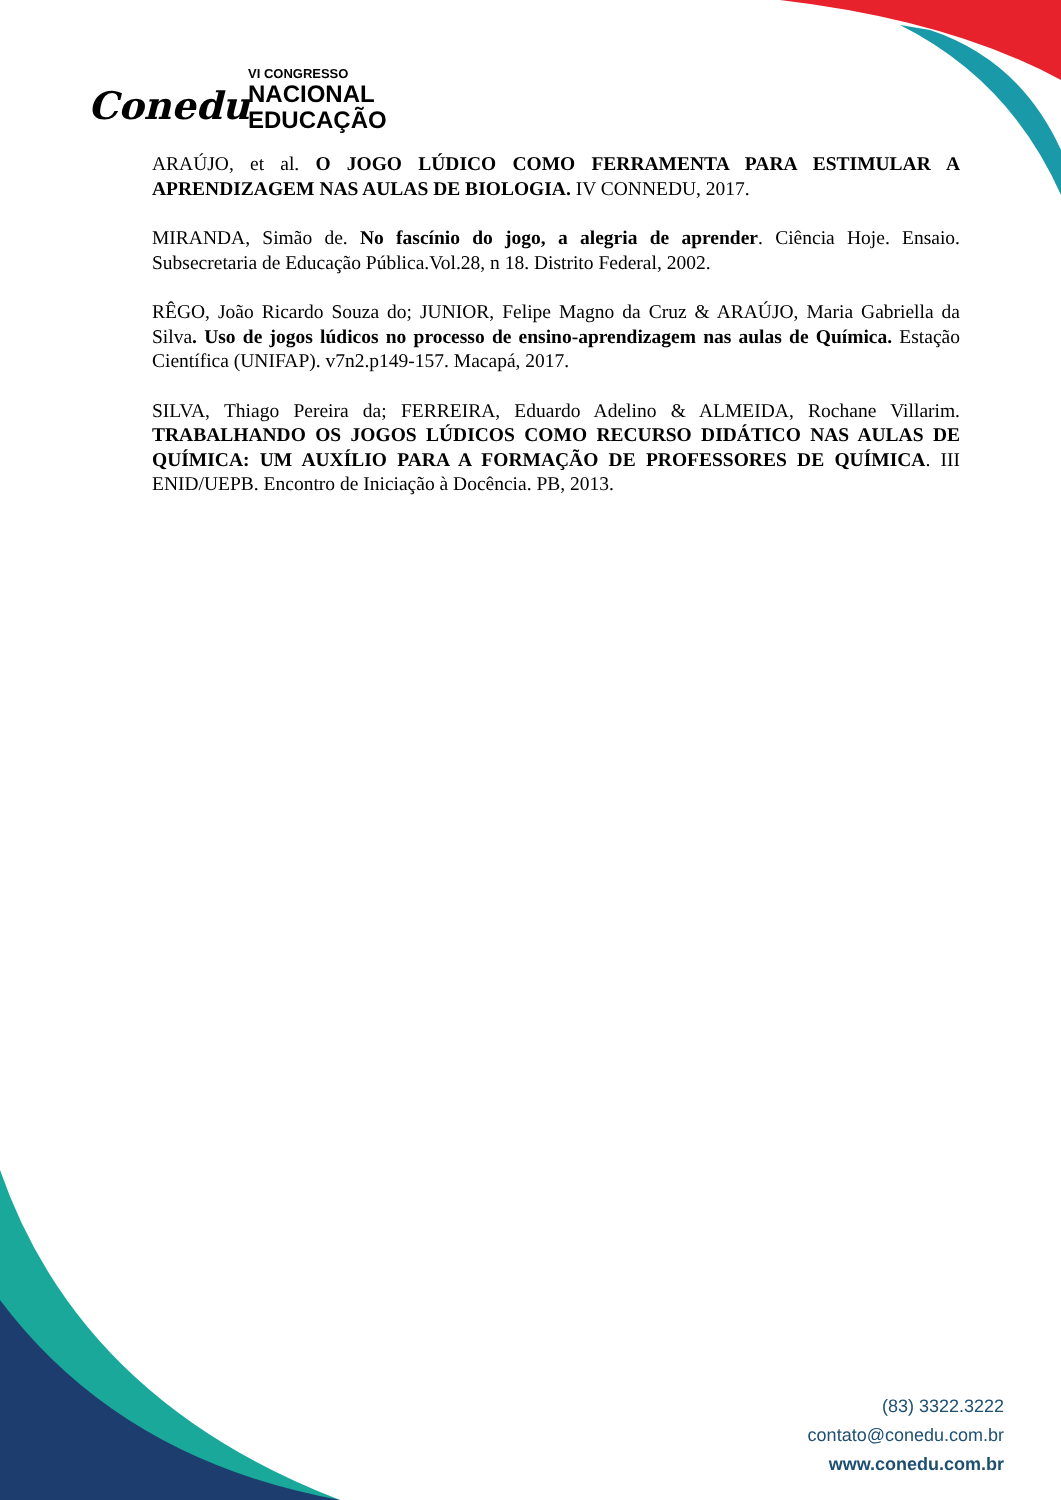Conedu
VI CONGRESSO
NACIONAL
EDUCAÇÃO
ARAÚJO, et al. O JOGO LÚDICO COMO FERRAMENTA PARA ESTIMULAR A APRENDIZAGEM NAS AULAS DE BIOLOGIA. IV CONNEDU, 2017.
MIRANDA, Simão de. No fascínio do jogo, a alegria de aprender. Ciência Hoje. Ensaio. Subsecretaria de Educação Pública.Vol.28, n 18. Distrito Federal, 2002.
RÊGO, João Ricardo Souza do; JUNIOR, Felipe Magno da Cruz & ARAÚJO, Maria Gabriella da Silva. Uso de jogos lúdicos no processo de ensino-aprendizagem nas aulas de Química. Estação Científica (UNIFAP). v7n2.p149-157. Macapá, 2017.
SILVA, Thiago Pereira da; FERREIRA, Eduardo Adelino & ALMEIDA, Rochane Villarim. TRABALHANDO OS JOGOS LÚDICOS COMO RECURSO DIDÁTICO NAS AULAS DE QUÍMICA: UM AUXÍLIO PARA A FORMAÇÃO DE PROFESSORES DE QUÍMICA. III ENID/UEPB. Encontro de Iniciação à Docência. PB, 2013.
(83) 3322.3222
contato@conedu.com.br
www.conedu.com.br